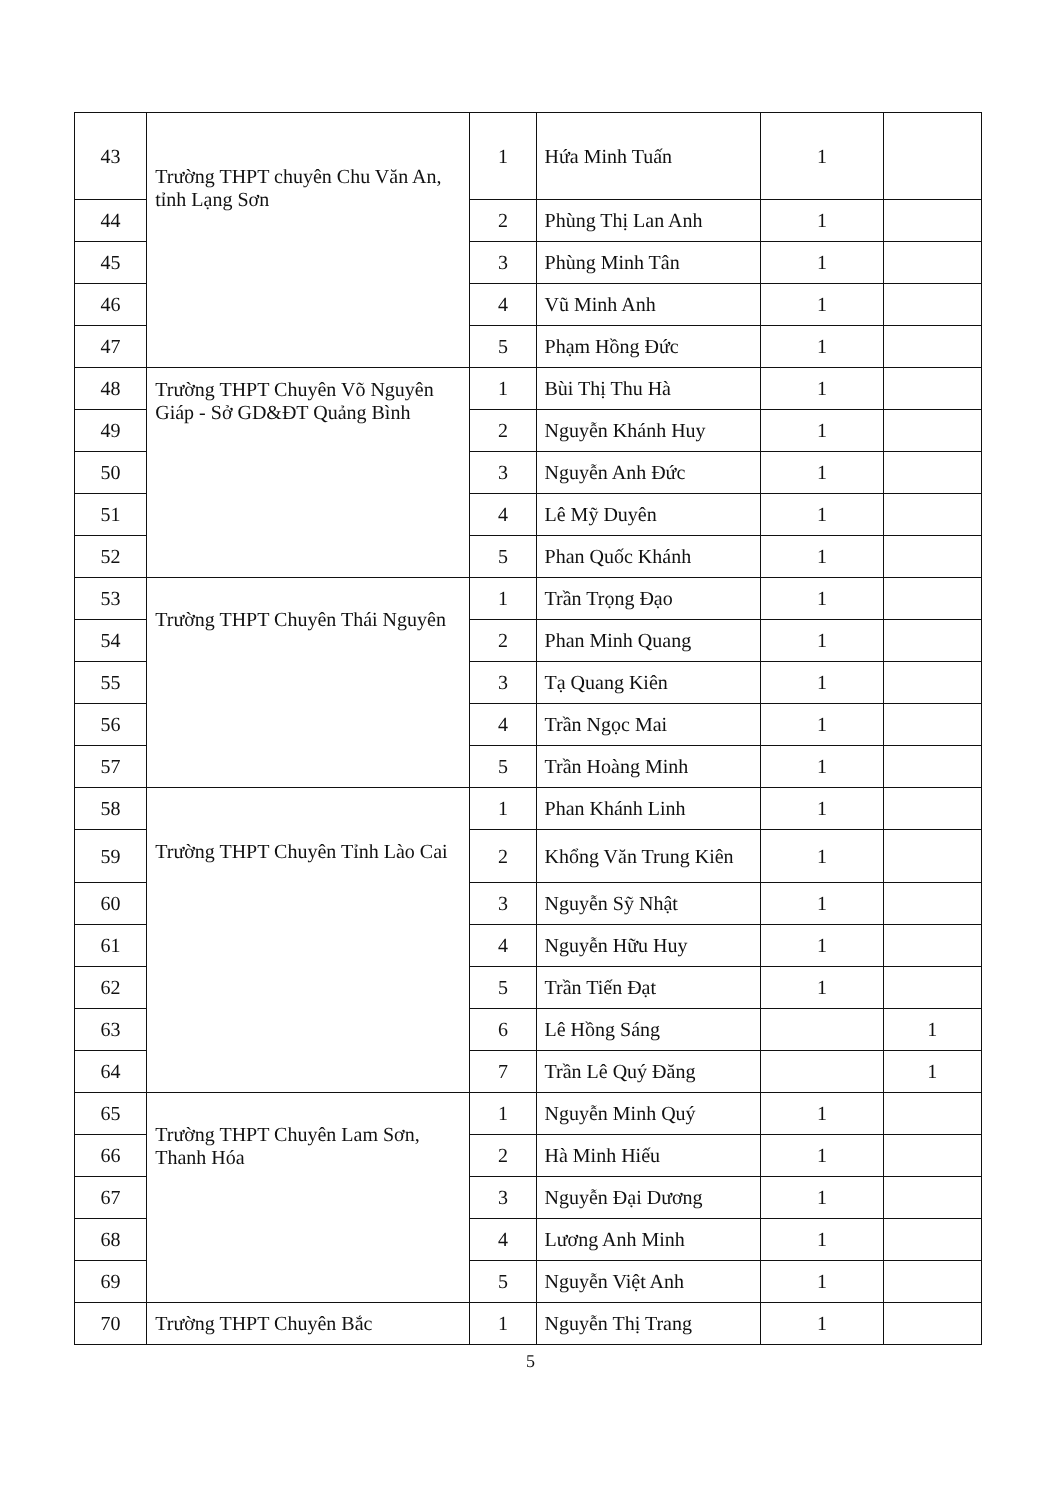| 43 | Trường THPT chuyên Chu Văn An, tỉnh Lạng Sơn | 1 | Hứa Minh Tuấn | 1 | |
| 44 | | 2 | Phùng Thị Lan Anh | 1 | |
| 45 | | 3 | Phùng Minh Tân | 1 | |
| 46 | | 4 | Vũ Minh Anh | 1 | |
| 47 | | 5 | Phạm Hồng Đức | 1 | |
| 48 | Trường THPT Chuyên Võ Nguyên Giáp - Sở GD&ĐT Quảng Bình | 1 | Bùi Thị Thu Hà | 1 | |
| 49 | | 2 | Nguyễn Khánh Huy | 1 | |
| 50 | | 3 | Nguyễn Anh Đức | 1 | |
| 51 | | 4 | Lê Mỹ Duyên | 1 | |
| 52 | | 5 | Phan Quốc Khánh | 1 | |
| 53 | Trường THPT Chuyên Thái Nguyên | 1 | Trần Trọng Đạo | 1 | |
| 54 | | 2 | Phan Minh Quang | 1 | |
| 55 | | 3 | Tạ Quang Kiên | 1 | |
| 56 | | 4 | Trần Ngọc Mai | 1 | |
| 57 | | 5 | Trần Hoàng Minh | 1 | |
| 58 | Trường THPT Chuyên Tỉnh Lào Cai | 1 | Phan Khánh Linh | 1 | |
| 59 | | 2 | Khổng Văn Trung Kiên | 1 | |
| 60 | | 3 | Nguyễn Sỹ Nhật | 1 | |
| 61 | | 4 | Nguyễn Hữu Huy | 1 | |
| 62 | | 5 | Trần Tiến Đạt | 1 | |
| 63 | | 6 | Lê Hồng Sáng | | 1 |
| 64 | | 7 | Trần Lê Quý Đăng | | 1 |
| 65 | Trường THPT Chuyên Lam Sơn, Thanh Hóa | 1 | Nguyễn Minh Quý | 1 | |
| 66 | | 2 | Hà Minh Hiếu | 1 | |
| 67 | | 3 | Nguyễn Đại Dương | 1 | |
| 68 | | 4 | Lương Anh Minh | 1 | |
| 69 | | 5 | Nguyễn Việt Anh | 1 | |
| 70 | Trường THPT Chuyên Bắc | 1 | Nguyễn Thị Trang | 1 | |
5